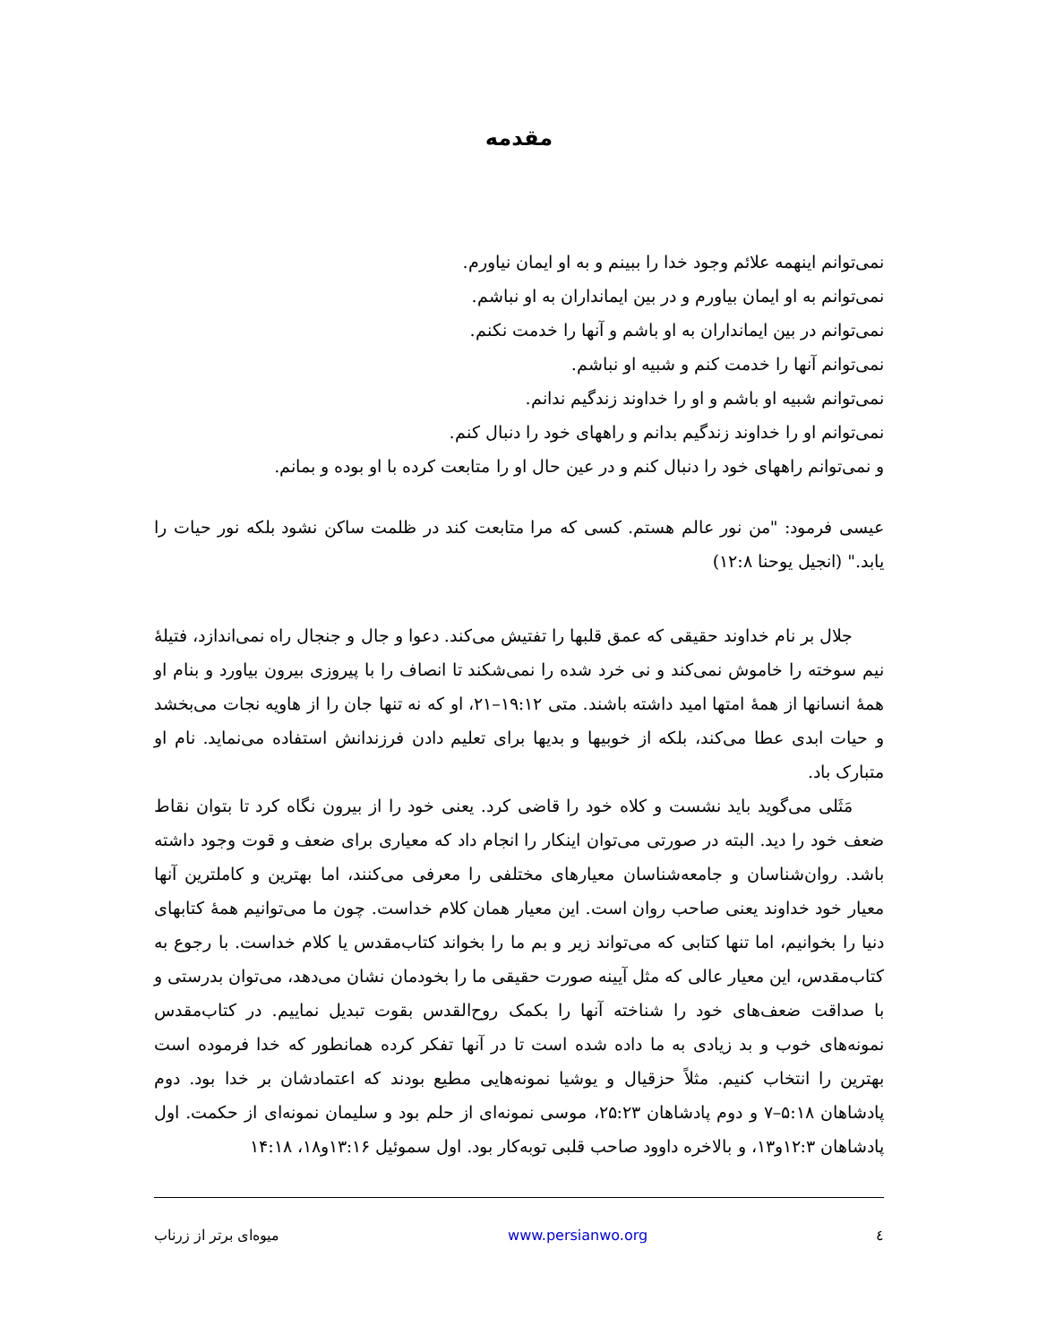مقدمه
نمی‌توانم اینهمه علائم وجود خدا را ببینم و به او ایمان نیاورم.
نمی‌توانم به او ایمان بیاورم و در بین ایمانداران به او نباشم.
نمی‌توانم در بین ایمانداران به او باشم و آنها را خدمت نکنم.
نمی‌توانم آنها را خدمت کنم و شبیه او نباشم.
نمی‌توانم شبیه او باشم و او را خداوند زندگیم ندانم.
نمی‌توانم او را خداوند زندگیم بدانم و راههای خود را دنبال کنم.
و نمی‌توانم راههای خود را دنبال کنم و در عین حال او را متابعت کرده با او بوده و بمانم.
عیسی فرمود: "من نور عالم هستم. کسی که مرا متابعت کند در ظلمت ساکن نشود بلکه نور حیات را یابد." (انجیل یوحنا ۱۲:۸)
جلال بر نام خداوند حقیقی که عمق قلبها را تفتیش می‌کند. دعوا و جال و جنجال راه نمی‌اندازد، فتیلهٔ نیم سوخته را خاموش نمی‌کند و نی خرد شده را نمی‌شکند تا انصاف را با پیروزی بیرون بیاورد و بنام او همهٔ انسانها از همهٔ امتها امید داشته باشند. متی ۱۹:۱۲–۲۱، او که نه تنها جان را از هاویه نجات می‌بخشد و حیات ابدی عطا می‌کند، بلکه از خوبیها و بدیها برای تعلیم دادن فرزندانش استفاده می‌نماید. نام او متبارک باد.
مَثَلی می‌گوید باید نشست و کلاه خود را قاضی کرد. یعنی خود را از بیرون نگاه کرد تا بتوان نقاط ضعف خود را دید. البته در صورتی می‌توان اینکار را انجام داد که معیاری برای ضعف و قوت وجود داشته باشد. روان‌شناسان و جامعه‌شناسان معیارهای مختلفی را معرفی می‌کنند، اما بهترین و کاملترین آنها معیار خود خداوند یعنی صاحب روان است. این معیار همان کلام خداست. چون ما می‌توانیم همهٔ کتابهای دنیا را بخوانیم، اما تنها کتابی که می‌تواند زیر و بم ما را بخواند کتاب‌مقدس یا کلام خداست. با رجوع به کتاب‌مقدس، این معیار عالی که مثل آیینه صورت حقیقی ما را بخودمان نشان می‌دهد، می‌توان بدرستی و با صداقت ضعف‌های خود را شناخته آنها را بکمک روح‌القدس بقوت تبدیل نماییم. در کتاب‌مقدس نمونه‌های خوب و بد زیادی به ما داده شده است تا در آنها تفکر کرده همانطور که خدا فرموده است بهترین را انتخاب کنیم. مثلاً حزقیال و یوشیا نمونه‌هایی مطیع بودند که اعتمادشان بر خدا بود. دوم پادشاهان ۵:۱۸–۷ و دوم پادشاهان ۲۵:۲۳، موسی نمونه‌ای از حلم بود و سلیمان نمونه‌ای از حکمت. اول پادشاهان ۱۲:۳و۱۳، و بالاخره داوود صاحب قلبی توبه‌کار بود. اول سموئیل ۱۳:۱۶و۱۸، ۱۴:۱۸
٤ www.persianwo.org میوه‌ای برتر از زرناب